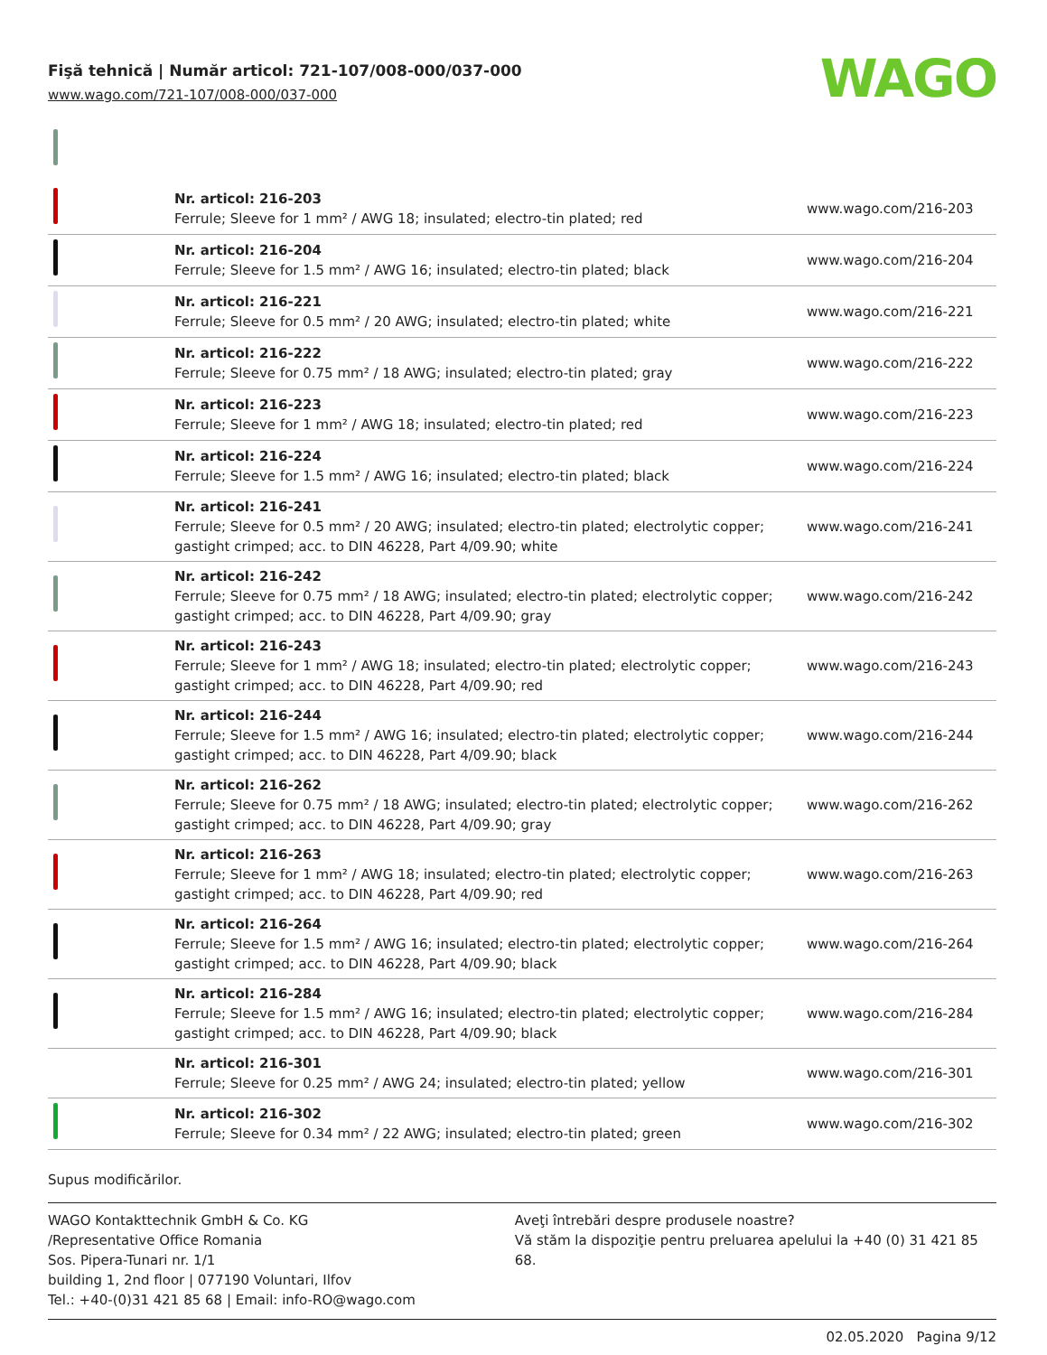Fişă tehnică | Număr articol: 721-107/008-000/037-000
www.wago.com/721-107/008-000/037-000
WAGO
| | Nr. articol: 216-203 Ferrule; Sleeve for 1 mm² / AWG 18; insulated; electro-tin plated; red | www.wago.com/216-203 |
| | Nr. articol: 216-204 Ferrule; Sleeve for 1.5 mm² / AWG 16; insulated; electro-tin plated; black | www.wago.com/216-204 |
| | Nr. articol: 216-221 Ferrule; Sleeve for 0.5 mm² / 20 AWG; insulated; electro-tin plated; white | www.wago.com/216-221 |
| | Nr. articol: 216-222 Ferrule; Sleeve for 0.75 mm² / 18 AWG; insulated; electro-tin plated; gray | www.wago.com/216-222 |
| | Nr. articol: 216-223 Ferrule; Sleeve for 1 mm² / AWG 18; insulated; electro-tin plated; red | www.wago.com/216-223 |
| | Nr. articol: 216-224 Ferrule; Sleeve for 1.5 mm² / AWG 16; insulated; electro-tin plated; black | www.wago.com/216-224 |
| | Nr. articol: 216-241 Ferrule; Sleeve for 0.5 mm² / 20 AWG; insulated; electro-tin plated; electrolytic copper; gastight crimped; acc. to DIN 46228, Part 4/09.90; white | www.wago.com/216-241 |
| | Nr. articol: 216-242 Ferrule; Sleeve for 0.75 mm² / 18 AWG; insulated; electro-tin plated; electrolytic copper; gastight crimped; acc. to DIN 46228, Part 4/09.90; gray | www.wago.com/216-242 |
| | Nr. articol: 216-243 Ferrule; Sleeve for 1 mm² / AWG 18; insulated; electro-tin plated; electrolytic copper; gastight crimped; acc. to DIN 46228, Part 4/09.90; red | www.wago.com/216-243 |
| | Nr. articol: 216-244 Ferrule; Sleeve for 1.5 mm² / AWG 16; insulated; electro-tin plated; electrolytic copper; gastight crimped; acc. to DIN 46228, Part 4/09.90; black | www.wago.com/216-244 |
| | Nr. articol: 216-262 Ferrule; Sleeve for 0.75 mm² / 18 AWG; insulated; electro-tin plated; electrolytic copper; gastight crimped; acc. to DIN 46228, Part 4/09.90; gray | www.wago.com/216-262 |
| | Nr. articol: 216-263 Ferrule; Sleeve for 1 mm² / AWG 18; insulated; electro-tin plated; electrolytic copper; gastight crimped; acc. to DIN 46228, Part 4/09.90; red | www.wago.com/216-263 |
| | Nr. articol: 216-264 Ferrule; Sleeve for 1.5 mm² / AWG 16; insulated; electro-tin plated; electrolytic copper; gastight crimped; acc. to DIN 46228, Part 4/09.90; black | www.wago.com/216-264 |
| | Nr. articol: 216-284 Ferrule; Sleeve for 1.5 mm² / AWG 16; insulated; electro-tin plated; electrolytic copper; gastight crimped; acc. to DIN 46228, Part 4/09.90; black | www.wago.com/216-284 |
| | Nr. articol: 216-301 Ferrule; Sleeve for 0.25 mm² / AWG 24; insulated; electro-tin plated; yellow | www.wago.com/216-301 |
| | Nr. articol: 216-302 Ferrule; Sleeve for 0.34 mm² / 22 AWG; insulated; electro-tin plated; green | www.wago.com/216-302 |
Supus modificărilor.
WAGO Kontakttechnik GmbH & Co. KG
/Representative Office Romania
Sos. Pipera-Tunari nr. 1/1
building 1, 2nd floor | 077190 Voluntari, Ilfov
Tel.: +40-(0)31 421 85 68 | Email: info-RO@wago.com
Aveţi întrebări despre produsele noastre?
Vă stăm la dispoziţie pentru preluarea apelului la +40 (0) 31 421 85 68.
02.05.2020 Pagina 9/12